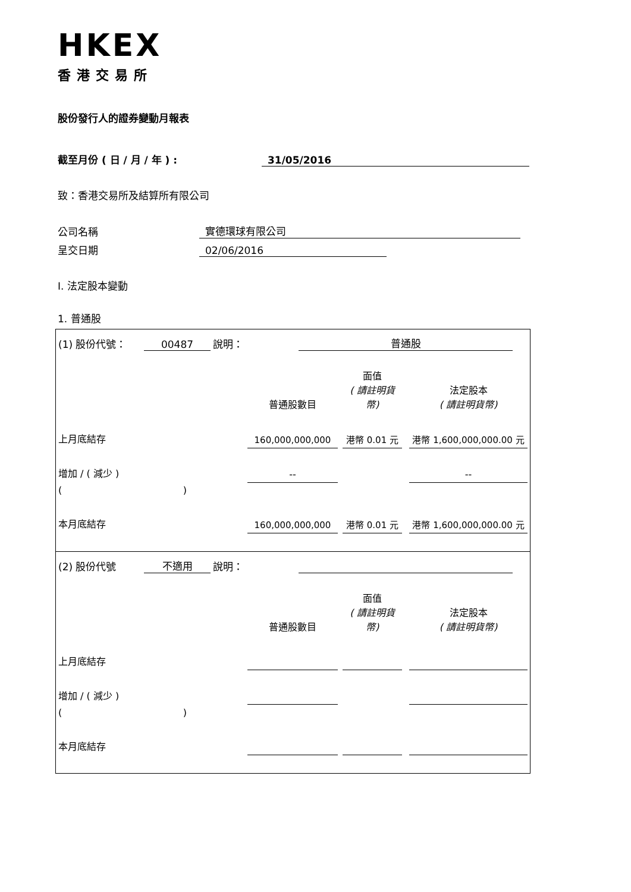HKEX
香港交易所
股份發行人的證券變動月報表
截至月份 ( 日 / 月 / 年 ) : 31/05/2016
致：香港交易所及結算所有限公司
公司名稱 實德環球有限公司
呈交日期 02/06/2016
I. 法定股本變動
1. 普通股
(1) 股份代號： 00487 說明： 普通股
| | 普通股數目 | | 面值 ( 請註明貨 幣) | | 法定股本 ( 請註明貨幣) |
| 上月底結存 | 160,000,000,000 | | 港幣 0.01 元 | | 港幣 1,600,000,000.00 元 |
| 增加 / ( 減少 ) | -- | | | | -- |
| ( ) | | | | | |
| 本月底結存 | 160,000,000,000 | | 港幣 0.01 元 | | 港幣 1,600,000,000.00 元 |
(2) 股份代號 不適用 說明：
| | 普通股數目 | | 面值 ( 請註明貨 幣) | | 法定股本 ( 請註明貨幣) |
| 上月底結存 | | | | | |
| 增加 / ( 減少 ) | | | | | |
| ( ) | | | | | |
| 本月底結存 | | | | | |